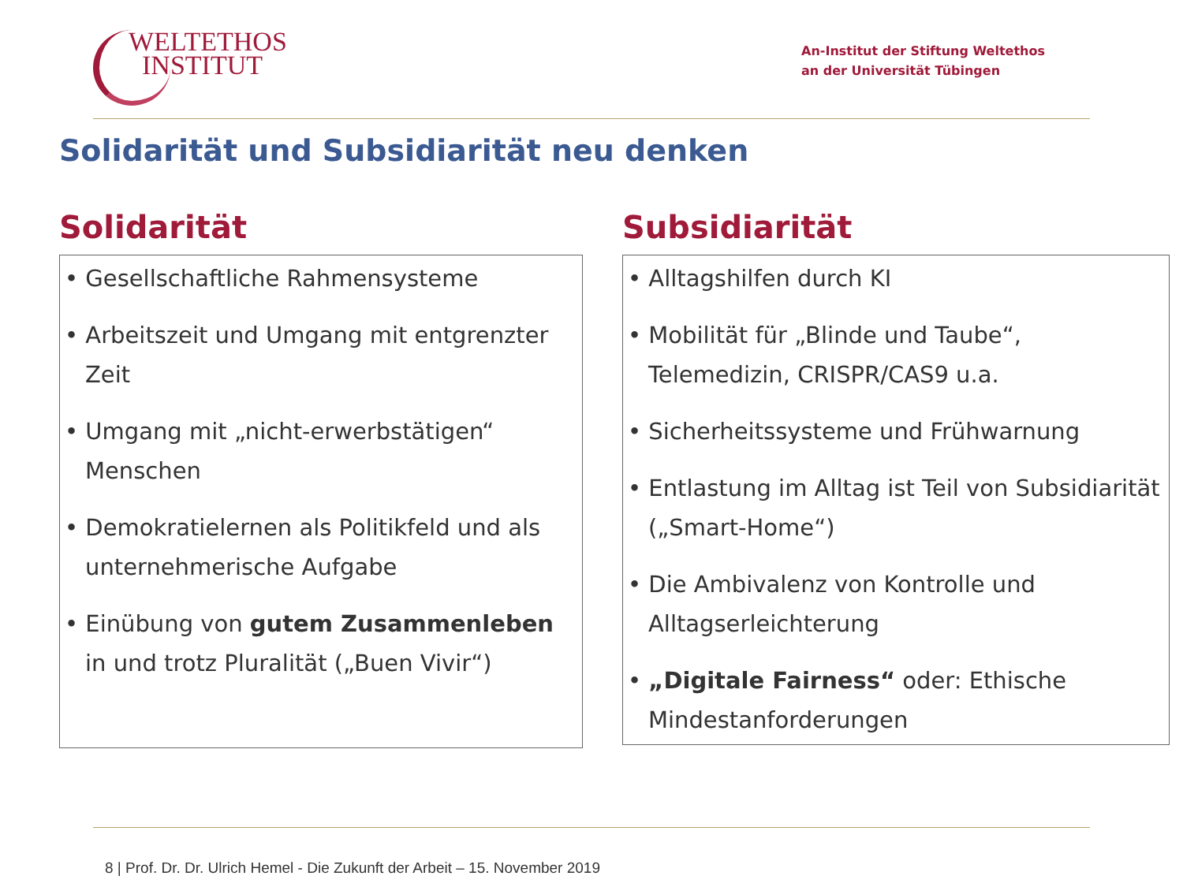WELTETHOS
INSTITUT
An-Institut der Stiftung Weltethos
an der Universität Tübingen
Solidarität und Subsidiarität neu denken
Solidarität
• Gesellschaftliche Rahmensysteme
• Arbeitszeit und Umgang mit entgrenzter Zeit
• Umgang mit „nicht-erwerbstätigen“ Menschen
• Demokratielernen als Politikfeld und als unternehmerische Aufgabe
• Einübung von gutem Zusammenleben in und trotz Pluralität („Buen Vivir“)
Subsidiarität
• Alltagshilfen durch KI
• Mobilität für „Blinde und Taube“, Telemedizin, CRISPR/CAS9 u.a.
• Sicherheitssysteme und Frühwarnung
• Entlastung im Alltag ist Teil von Subsidiarität („Smart-Home“)
• Die Ambivalenz von Kontrolle und Alltagserleichterung
• „Digitale Fairness“ oder: Ethische Mindestanforderungen
8 | Prof. Dr. Dr. Ulrich Hemel - Die Zukunft der Arbeit – 15. November 2019